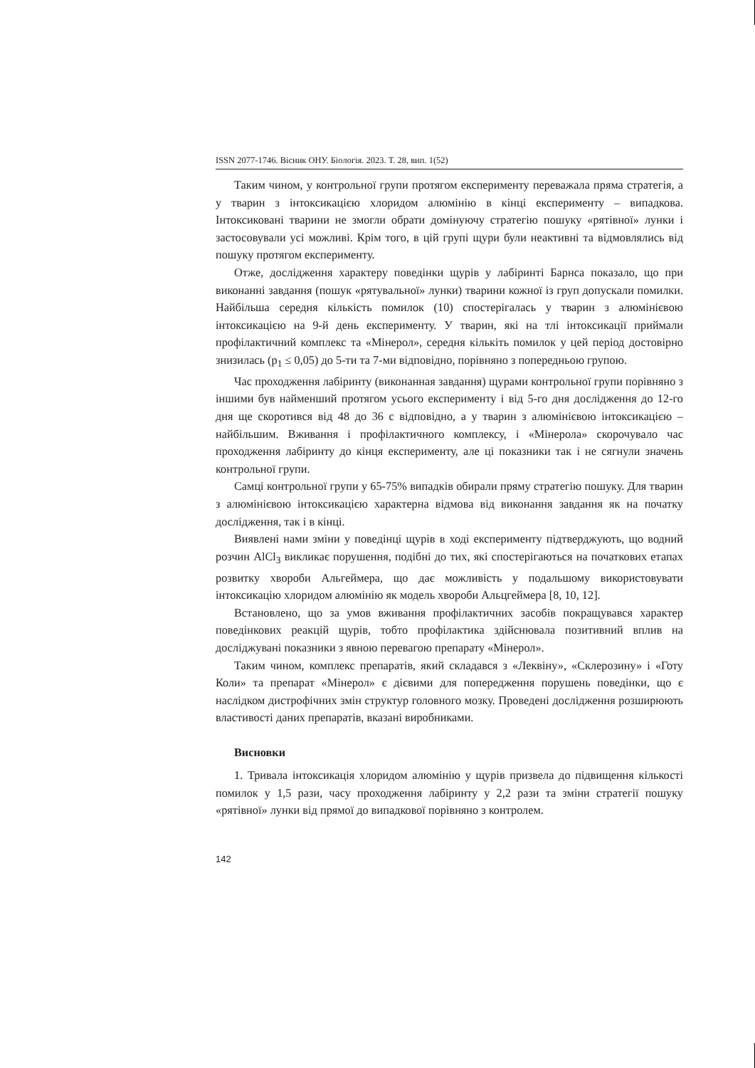ISSN 2077-1746. Вісник ОНУ. Біологія. 2023. Т. 28, вип. 1(52)
Таким чином, у контрольної групи протягом експерименту переважала пряма стратегія, а у тварин з інтоксикацією хлоридом алюмінію в кінці експерименту – випадкова. Інтоксиковані тварини не змогли обрати домінуючу стратегію пошуку «рятівної» лунки і застосовували усі можливі. Крім того, в цій групі щури були неактивні та відмовлялись від пошуку протягом експерименту.
Отже, дослідження характеру поведінки щурів у лабіринті Барнса показало, що при виконанні завдання (пошук «рятувальної» лунки) тварини кожної із груп допускали помилки. Найбільша середня кількість помилок (10) спостерігалась у тварин з алюмінієвою інтоксикацією на 9-й день експерименту. У тварин, які на тлі інтоксикації приймали профілактичний комплекс та «Мінерол», середня кількіть помилок у цей період достовірно знизилась (p<sub>1</sub> ≤ 0,05) до 5-ти та 7-ми відповідно, порівняно з попередньою групою.
Час проходження лабіринту (виконанная завдання) щурами контрольної групи порівняно з іншими був найменший протягом усього експерименту і від 5-го дня дослідження до 12-го дня ще скоротився від 48 до 36 с відповідно, а у тварин з алюмінієвою інтоксикацією – найбільшим. Вживання і профілактичного комплексу, і «Мінерола» скорочувало час проходження лабіринту до кінця експерименту, але ці показники так і не сягнули значень контрольної групи.
Самці контрольної групи у 65-75% випадків обирали пряму стратегію пошуку. Для тварин з алюмінієвою інтоксикацією характерна відмова від виконання завдання як на початку дослідження, так і в кінці.
Виявлені нами зміни у поведінці щурів в ході експерименту підтверджують, що водний розчин AlCl<sub>3</sub> викликає порушення, подібні до тих, які спостерігаються на початкових етапах розвитку хвороби Альгеймера, що дає можливість у подальшому використовувати інтоксикацію хлоридом алюмінію як модель хвороби Альцгеймера [8, 10, 12].
Встановлено, що за умов вживання профілактичних засобів покращувався характер поведінкових реакцій щурів, тобто профілактика здійснювала позитивний вплив на досліджувані показники з явною перевагою препарату «Мінерол».
Таким чином, комплекс препаратів, який складався з «Леквіну», «Склерозину» і «Готу Коли» та препарат «Мінерол» є дієвими для попередження порушень поведінки, що є наслідком дистрофічних змін структур головного мозку. Проведені дослідження розширюють властивості даних препаратів, вказані виробниками.
Висновки
1. Тривала інтоксикація хлоридом алюмінію у щурів призвела до підвищення кількості помилок у 1,5 рази, часу проходження лабіринту у 2,2 рази та зміни стратегії пошуку «рятівної» лунки від прямої до випадкової порівняно з контролем.
142